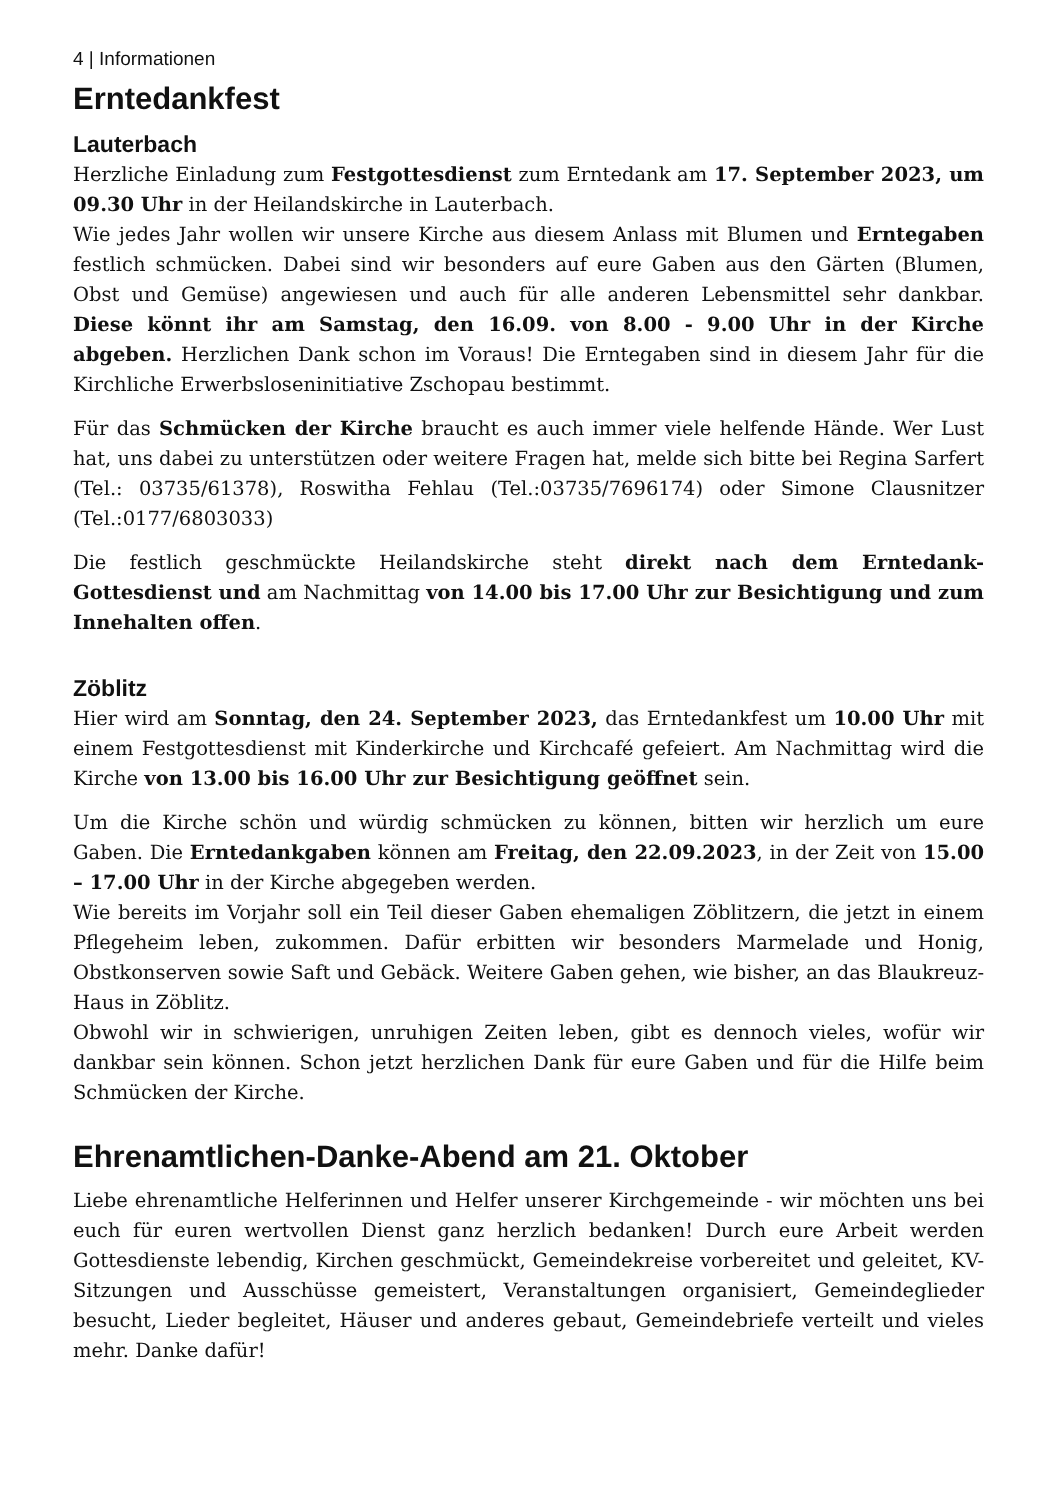4 | Informationen
Erntedankfest
Lauterbach
Herzliche Einladung zum Festgottesdienst zum Erntedank am 17. September 2023, um 09.30 Uhr in der Heilandskirche in Lauterbach.
Wie jedes Jahr wollen wir unsere Kirche aus diesem Anlass mit Blumen und Ernte­gaben festlich schmücken. Dabei sind wir besonders auf eure Gaben aus den Gärten (Blumen, Obst und Gemüse) angewiesen und auch für alle anderen Lebensmittel sehr dankbar. Diese könnt ihr am Samstag, den 16.09. von 8.00 - 9.00 Uhr in der Kirche abgeben. Herzlichen Dank schon im Voraus! Die Erntegaben sind in diesem Jahr für die Kirchliche Erwerbsloseninitiative Zschopau bestimmt.
Für das Schmücken der Kirche braucht es auch immer viele helfende Hände. Wer Lust hat, uns dabei zu unterstützen oder weitere Fragen hat, melde sich bitte bei Regina Sarfert (Tel.: 03735/61378), Roswitha Fehlau (Tel.:03735/7696174) oder Simone Clausnitzer (Tel.:0177/6803033)
Die festlich geschmückte Heilandskirche steht direkt nach dem Erntedank-Gottesdienst und am Nachmittag von 14.00 bis 17.00 Uhr zur Besichtigung und zum Innehalten offen.
Zöblitz
Hier wird am Sonntag, den 24. September 2023, das Erntedankfest um 10.00 Uhr mit einem Festgottesdienst mit Kinderkirche und Kirchcafé gefeiert. Am Nachmittag wird die Kirche von 13.00 bis 16.00 Uhr zur Besichtigung geöffnet sein.
Um die Kirche schön und würdig schmücken zu können, bitten wir herzlich um eure Gaben. Die Erntedankgaben können am Freitag, den 22.09.2023, in der Zeit von 15.00 – 17.00 Uhr in der Kirche abgegeben werden.
Wie bereits im Vorjahr soll ein Teil dieser Gaben ehemaligen Zöblitzern, die jetzt in einem Pflegeheim leben, zukommen. Dafür erbitten wir besonders Marmelade und Honig, Obstkonserven sowie Saft und Gebäck. Weitere Gaben gehen, wie bisher, an das Blaukreuz-Haus in Zöblitz.
Obwohl wir in schwierigen, unruhigen Zeiten leben, gibt es dennoch vieles, wofür wir dankbar sein können. Schon jetzt herzlichen Dank für eure Gaben und für die Hilfe beim Schmücken der Kirche.
Ehrenamtlichen-Danke-Abend am 21. Oktober
Liebe ehrenamtliche Helferinnen und Helfer unserer Kirchgemeinde - wir möchten uns bei euch für euren wertvollen Dienst ganz herzlich bedanken! Durch eure Arbeit werden Gottesdienste lebendig, Kirchen geschmückt, Gemeindekreise vorbereitet und geleitet, KV-Sitzungen und Ausschüsse gemeistert, Veranstaltungen organisiert, Gemeindeglieder besucht, Lieder begleitet, Häuser und anderes gebaut, Gemeinde­briefe verteilt und vieles mehr. Danke dafür!